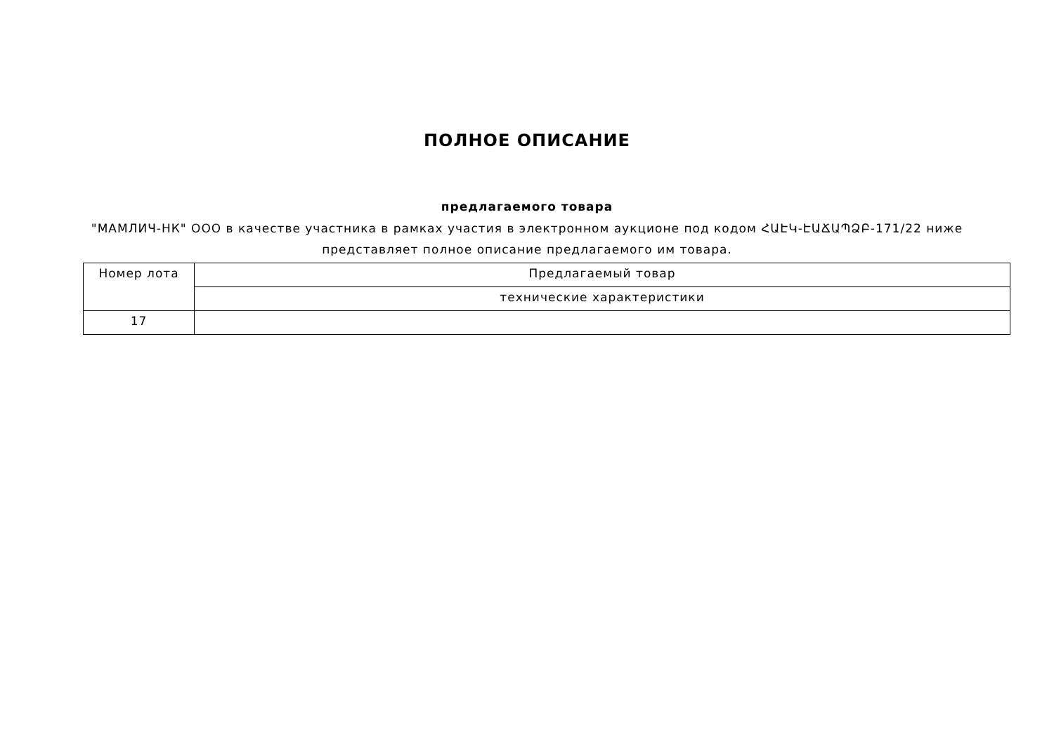ПОЛНОЕ ОПИСАНИЕ
предлагаемого товара
"МАМЛИЧ-НК" ООО в качестве участника в рамках участия в электронном аукционе под кодом ՀԱԷԿ-ԷԱՃԱՊՁԲ-171/22 ниже представляет полное описание предлагаемого им товара.
| Номер лота | Предлагаемый товар |
| | технические характеристики |
| 17 | |